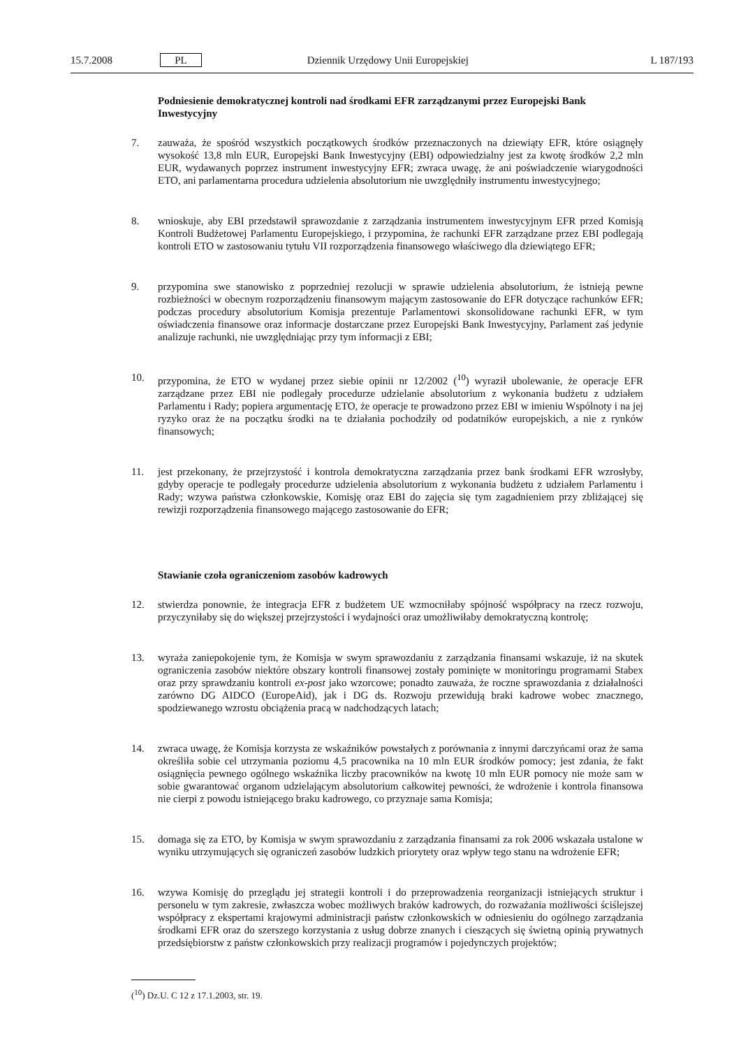15.7.2008 PL Dziennik Urzędowy Unii Europejskiej L 187/193
Podniesienie demokratycznej kontroli nad środkami EFR zarządzanymi przez Europejski Bank Inwestycyjny
7. zauważa, że spośród wszystkich początkowych środków przeznaczonych na dziewiąty EFR, które osiągnęły wysokość 13,8 mln EUR, Europejski Bank Inwestycyjny (EBI) odpowiedzialny jest za kwotę środków 2,2 mln EUR, wydawanych poprzez instrument inwestycyjny EFR; zwraca uwagę, że ani poświadczenie wiarygodności ETO, ani parlamentarna procedura udzielenia absolutorium nie uwzględniły instrumentu inwestycyjnego;
8. wnioskuje, aby EBI przedstawił sprawozdanie z zarządzania instrumentem inwestycyjnym EFR przed Komisją Kontroli Budżetowej Parlamentu Europejskiego, i przypomina, że rachunki EFR zarządzane przez EBI podlegają kontroli ETO w zastosowaniu tytułu VII rozporządzenia finansowego właściwego dla dziewiątego EFR;
9. przypomina swe stanowisko z poprzedniej rezolucji w sprawie udzielenia absolutorium, że istnieją pewne rozbieżności w obecnym rozporządzeniu finansowym mającym zastosowanie do EFR dotyczące rachunków EFR; podczas procedury absolutorium Komisja prezentuje Parlamentowi skonsolidowane rachunki EFR, w tym oświadczenia finansowe oraz informacje dostarczane przez Europejski Bank Inwestycyjny, Parlament zaś jedynie analizuje rachunki, nie uwzględniając przy tym informacji z EBI;
10. przypomina, że ETO w wydanej przez siebie opinii nr 12/2002 (<sup>10</sup>) wyraził ubolewanie, że operacje EFR zarządzane przez EBI nie podlegały procedurze udzielanie absolutorium z wykonania budżetu z udziałem Parlamentu i Rady; popiera argumentację ETO, że operacje te prowadzono przez EBI w imieniu Wspólnoty i na jej ryzyko oraz że na początku środki na te działania pochodziły od podatników europejskich, a nie z rynków finansowych;
11. jest przekonany, że przejrzystość i kontrola demokratyczna zarządzania przez bank środkami EFR wzrosłyby, gdyby operacje te podlegały procedurze udzielenia absolutorium z wykonania budżetu z udziałem Parlamentu i Rady; wzywa państwa członkowskie, Komisję oraz EBI do zajęcia się tym zagadnieniem przy zbliżającej się rewizji rozporządzenia finansowego mającego zastosowanie do EFR;
Stawianie czoła ograniczeniom zasobów kadrowych
12. stwierdza ponownie, że integracja EFR z budżetem UE wzmocniłaby spójność współpracy na rzecz rozwoju, przyczyniłaby się do większej przejrzystości i wydajności oraz umożliwiłaby demokratyczną kontrolę;
13. wyraża zaniepokojenie tym, że Komisja w swym sprawozdaniu z zarządzania finansami wskazuje, iż na skutek ograniczenia zasobów niektóre obszary kontroli finansowej zostały pominięte w monitoringu programami Stabex oraz przy sprawdzaniu kontroli ex-post jako wzorcowe; ponadto zauważa, że roczne sprawozdania z działalności zarówno DG AIDCO (EuropeAid), jak i DG ds. Rozwoju przewidują braki kadrowe wobec znacznego, spodziewanego wzrostu obciążenia pracą w nadchodzących latach;
14. zwraca uwagę, że Komisja korzysta ze wskaźników powstałych z porównania z innymi darczyńcami oraz że sama określiła sobie cel utrzymania poziomu 4,5 pracownika na 10 mln EUR środków pomocy; jest zdania, że fakt osiągnięcia pewnego ogólnego wskaźnika liczby pracowników na kwotę 10 mln EUR pomocy nie może sam w sobie gwarantować organom udzielającym absolutorium całkowitej pewności, że wdrożenie i kontrola finansowa nie cierpi z powodu istniejącego braku kadrowego, co przyznaje sama Komisja;
15. domaga się za ETO, by Komisja w swym sprawozdaniu z zarządzania finansami za rok 2006 wskazała ustalone w wyniku utrzymujących się ograniczeń zasobów ludzkich priorytety oraz wpływ tego stanu na wdrożenie EFR;
16. wzywa Komisję do przeglądu jej strategii kontroli i do przeprowadzenia reorganizacji istniejących struktur i personelu w tym zakresie, zwłaszcza wobec możliwych braków kadrowych, do rozważania możliwości ściślejszej współpracy z ekspertami krajowymi administracji państw członkowskich w odniesieniu do ogólnego zarządzania środkami EFR oraz do szerszego korzystania z usług dobrze znanych i cieszących się świetną opinią prywatnych przedsiębiorstw z państw członkowskich przy realizacji programów i pojedynczych projektów;
(<sup>10</sup>) Dz.U. C 12 z 17.1.2003, str. 19.